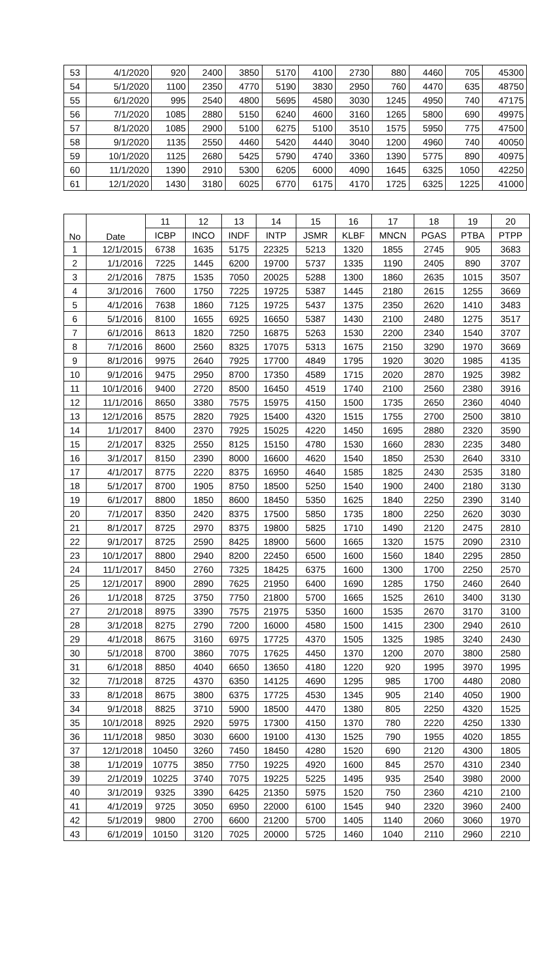| 53 | 4/1/2020 | 920 | 2400 | 3850 | 5170 | 4100 | 2730 | 880 | 4460 | 705 | 45300 |
| 54 | 5/1/2020 | 1100 | 2350 | 4770 | 5190 | 3830 | 2950 | 760 | 4470 | 635 | 48750 |
| 55 | 6/1/2020 | 995 | 2540 | 4800 | 5695 | 4580 | 3030 | 1245 | 4950 | 740 | 47175 |
| 56 | 7/1/2020 | 1085 | 2880 | 5150 | 6240 | 4600 | 3160 | 1265 | 5800 | 690 | 49975 |
| 57 | 8/1/2020 | 1085 | 2900 | 5100 | 6275 | 5100 | 3510 | 1575 | 5950 | 775 | 47500 |
| 58 | 9/1/2020 | 1135 | 2550 | 4460 | 5420 | 4440 | 3040 | 1200 | 4960 | 740 | 40050 |
| 59 | 10/1/2020 | 1125 | 2680 | 5425 | 5790 | 4740 | 3360 | 1390 | 5775 | 890 | 40975 |
| 60 | 11/1/2020 | 1390 | 2910 | 5300 | 6205 | 6000 | 4090 | 1645 | 6325 | 1050 | 42250 |
| 61 | 12/1/2020 | 1430 | 3180 | 6025 | 6770 | 6175 | 4170 | 1725 | 6325 | 1225 | 41000 |
| No | Date | 11 | 12 | 13 | 14 | 15 | 16 | 17 | 18 | 19 | 20 |
| --- | --- | --- | --- | --- | --- | --- | --- | --- | --- | --- | --- |
| | | ICBP | INCO | INDF | INTP | JSMR | KLBF | MNCN | PGAS | PTBA | PTPP |
| 1 | 12/1/2015 | 6738 | 1635 | 5175 | 22325 | 5213 | 1320 | 1855 | 2745 | 905 | 3683 |
| 2 | 1/1/2016 | 7225 | 1445 | 6200 | 19700 | 5737 | 1335 | 1190 | 2405 | 890 | 3707 |
| 3 | 2/1/2016 | 7875 | 1535 | 7050 | 20025 | 5288 | 1300 | 1860 | 2635 | 1015 | 3507 |
| 4 | 3/1/2016 | 7600 | 1750 | 7225 | 19725 | 5387 | 1445 | 2180 | 2615 | 1255 | 3669 |
| 5 | 4/1/2016 | 7638 | 1860 | 7125 | 19725 | 5437 | 1375 | 2350 | 2620 | 1410 | 3483 |
| 6 | 5/1/2016 | 8100 | 1655 | 6925 | 16650 | 5387 | 1430 | 2100 | 2480 | 1275 | 3517 |
| 7 | 6/1/2016 | 8613 | 1820 | 7250 | 16875 | 5263 | 1530 | 2200 | 2340 | 1540 | 3707 |
| 8 | 7/1/2016 | 8600 | 2560 | 8325 | 17075 | 5313 | 1675 | 2150 | 3290 | 1970 | 3669 |
| 9 | 8/1/2016 | 9975 | 2640 | 7925 | 17700 | 4849 | 1795 | 1920 | 3020 | 1985 | 4135 |
| 10 | 9/1/2016 | 9475 | 2950 | 8700 | 17350 | 4589 | 1715 | 2020 | 2870 | 1925 | 3982 |
| 11 | 10/1/2016 | 9400 | 2720 | 8500 | 16450 | 4519 | 1740 | 2100 | 2560 | 2380 | 3916 |
| 12 | 11/1/2016 | 8650 | 3380 | 7575 | 15975 | 4150 | 1500 | 1735 | 2650 | 2360 | 4040 |
| 13 | 12/1/2016 | 8575 | 2820 | 7925 | 15400 | 4320 | 1515 | 1755 | 2700 | 2500 | 3810 |
| 14 | 1/1/2017 | 8400 | 2370 | 7925 | 15025 | 4220 | 1450 | 1695 | 2880 | 2320 | 3590 |
| 15 | 2/1/2017 | 8325 | 2550 | 8125 | 15150 | 4780 | 1530 | 1660 | 2830 | 2235 | 3480 |
| 16 | 3/1/2017 | 8150 | 2390 | 8000 | 16600 | 4620 | 1540 | 1850 | 2530 | 2640 | 3310 |
| 17 | 4/1/2017 | 8775 | 2220 | 8375 | 16950 | 4640 | 1585 | 1825 | 2430 | 2535 | 3180 |
| 18 | 5/1/2017 | 8700 | 1905 | 8750 | 18500 | 5250 | 1540 | 1900 | 2400 | 2180 | 3130 |
| 19 | 6/1/2017 | 8800 | 1850 | 8600 | 18450 | 5350 | 1625 | 1840 | 2250 | 2390 | 3140 |
| 20 | 7/1/2017 | 8350 | 2420 | 8375 | 17500 | 5850 | 1735 | 1800 | 2250 | 2620 | 3030 |
| 21 | 8/1/2017 | 8725 | 2970 | 8375 | 19800 | 5825 | 1710 | 1490 | 2120 | 2475 | 2810 |
| 22 | 9/1/2017 | 8725 | 2590 | 8425 | 18900 | 5600 | 1665 | 1320 | 1575 | 2090 | 2310 |
| 23 | 10/1/2017 | 8800 | 2940 | 8200 | 22450 | 6500 | 1600 | 1560 | 1840 | 2295 | 2850 |
| 24 | 11/1/2017 | 8450 | 2760 | 7325 | 18425 | 6375 | 1600 | 1300 | 1700 | 2250 | 2570 |
| 25 | 12/1/2017 | 8900 | 2890 | 7625 | 21950 | 6400 | 1690 | 1285 | 1750 | 2460 | 2640 |
| 26 | 1/1/2018 | 8725 | 3750 | 7750 | 21800 | 5700 | 1665 | 1525 | 2610 | 3400 | 3130 |
| 27 | 2/1/2018 | 8975 | 3390 | 7575 | 21975 | 5350 | 1600 | 1535 | 2670 | 3170 | 3100 |
| 28 | 3/1/2018 | 8275 | 2790 | 7200 | 16000 | 4580 | 1500 | 1415 | 2300 | 2940 | 2610 |
| 29 | 4/1/2018 | 8675 | 3160 | 6975 | 17725 | 4370 | 1505 | 1325 | 1985 | 3240 | 2430 |
| 30 | 5/1/2018 | 8700 | 3860 | 7075 | 17625 | 4450 | 1370 | 1200 | 2070 | 3800 | 2580 |
| 31 | 6/1/2018 | 8850 | 4040 | 6650 | 13650 | 4180 | 1220 | 920 | 1995 | 3970 | 1995 |
| 32 | 7/1/2018 | 8725 | 4370 | 6350 | 14125 | 4690 | 1295 | 985 | 1700 | 4480 | 2080 |
| 33 | 8/1/2018 | 8675 | 3800 | 6375 | 17725 | 4530 | 1345 | 905 | 2140 | 4050 | 1900 |
| 34 | 9/1/2018 | 8825 | 3710 | 5900 | 18500 | 4470 | 1380 | 805 | 2250 | 4320 | 1525 |
| 35 | 10/1/2018 | 8925 | 2920 | 5975 | 17300 | 4150 | 1370 | 780 | 2220 | 4250 | 1330 |
| 36 | 11/1/2018 | 9850 | 3030 | 6600 | 19100 | 4130 | 1525 | 790 | 1955 | 4020 | 1855 |
| 37 | 12/1/2018 | 10450 | 3260 | 7450 | 18450 | 4280 | 1520 | 690 | 2120 | 4300 | 1805 |
| 38 | 1/1/2019 | 10775 | 3850 | 7750 | 19225 | 4920 | 1600 | 845 | 2570 | 4310 | 2340 |
| 39 | 2/1/2019 | 10225 | 3740 | 7075 | 19225 | 5225 | 1495 | 935 | 2540 | 3980 | 2000 |
| 40 | 3/1/2019 | 9325 | 3390 | 6425 | 21350 | 5975 | 1520 | 750 | 2360 | 4210 | 2100 |
| 41 | 4/1/2019 | 9725 | 3050 | 6950 | 22000 | 6100 | 1545 | 940 | 2320 | 3960 | 2400 |
| 42 | 5/1/2019 | 9800 | 2700 | 6600 | 21200 | 5700 | 1405 | 1140 | 2060 | 3060 | 1970 |
| 43 | 6/1/2019 | 10150 | 3120 | 7025 | 20000 | 5725 | 1460 | 1040 | 2110 | 2960 | 2210 |